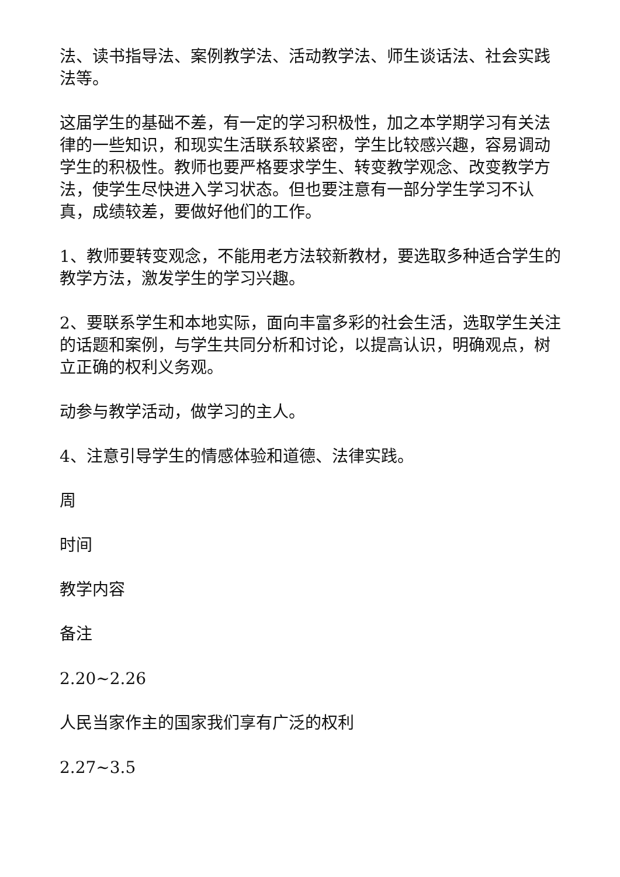法、读书指导法、案例教学法、活动教学法、师生谈话法、社会实践法等。
这届学生的基础不差，有一定的学习积极性，加之本学期学习有关法律的一些知识，和现实生活联系较紧密，学生比较感兴趣，容易调动学生的积极性。教师也要严格要求学生、转变教学观念、改变教学方法，使学生尽快进入学习状态。但也要注意有一部分学生学习不认真，成绩较差，要做好他们的工作。
1、教师要转变观念，不能用老方法较新教材，要选取多种适合学生的教学方法，激发学生的学习兴趣。
2、要联系学生和本地实际，面向丰富多彩的社会生活，选取学生关注的话题和案例，与学生共同分析和讨论，以提高认识，明确观点，树立正确的权利义务观。
动参与教学活动，做学习的主人。
4、注意引导学生的情感体验和道德、法律实践。
周
时间
教学内容
备注
2.20~2.26
人民当家作主的国家我们享有广泛的权利
2.27~3.5